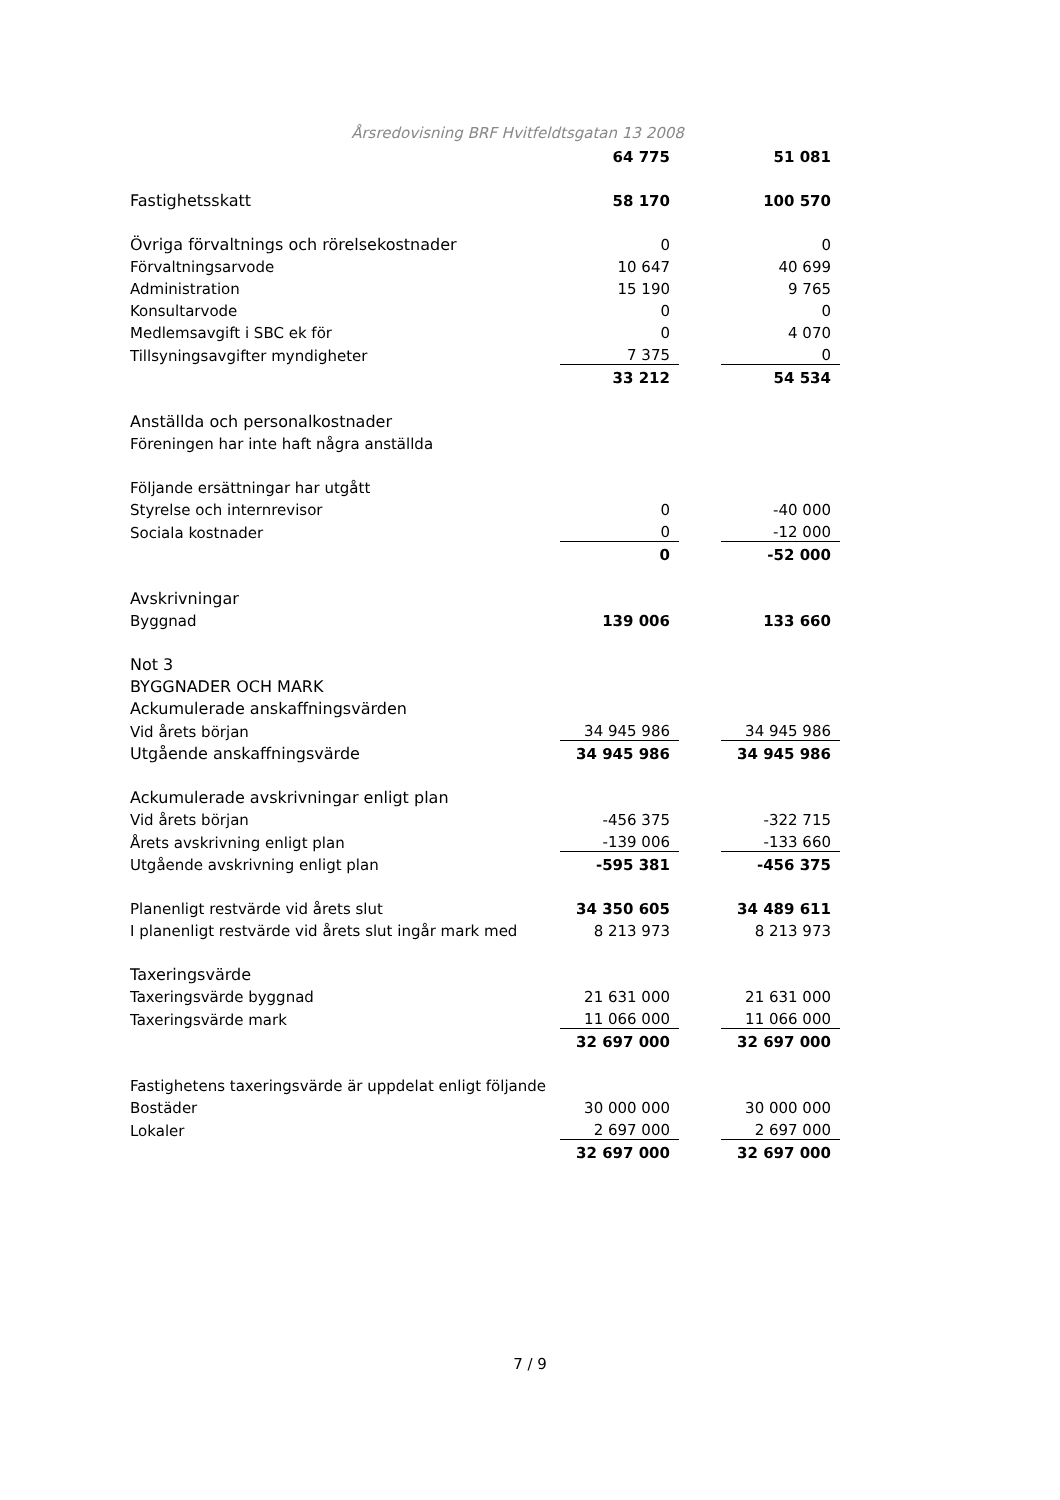Årsredovisning BRF Hvitfeldtsgatan 13 2008
| | 64 775 | | 51 081 |
| Fastighetsskatt | 58 170 | | 100 570 |
| Övriga förvaltnings och rörelsekostnader | 0 | | 0 |
| Förvaltningsarvode | 10 647 | | 40 699 |
| Administration | 15 190 | | 9 765 |
| Konsultarvode | 0 | | 0 |
| Medlemsavgift i SBC ek för | 0 | | 4 070 |
| Tillsyningsavgifter myndigheter | 7 375 | | 0 |
| | 33 212 | | 54 534 |
| Anställda och personalkostnader | | | |
| Föreningen har inte haft några anställda | | | |
| Följande ersättningar har utgått | | | |
| Styrelse och internrevisor | 0 | | -40 000 |
| Sociala kostnader | 0 | | -12 000 |
| | 0 | | -52 000 |
| Avskrivningar | | | |
| Byggnad | 139 006 | | 133 660 |
| Not 3 | | | |
| BYGGNADER OCH MARK | | | |
| Ackumulerade anskaffningsvärden | | | |
| Vid årets början | 34 945 986 | | 34 945 986 |
| Utgående anskaffningsvärde | 34 945 986 | | 34 945 986 |
| Ackumulerade avskrivningar enligt plan | | | |
| Vid årets början | -456 375 | | -322 715 |
| Årets avskrivning enligt plan | -139 006 | | -133 660 |
| Utgående avskrivning enligt plan | -595 381 | | -456 375 |
| Planenligt restvärde vid årets slut | 34 350 605 | | 34 489 611 |
| I planenligt restvärde vid årets slut ingår mark med | 8 213 973 | | 8 213 973 |
| Taxeringsvärde | | | |
| Taxeringsvärde byggnad | 21 631 000 | | 21 631 000 |
| Taxeringsvärde mark | 11 066 000 | | 11 066 000 |
| | 32 697 000 | | 32 697 000 |
| Fastighetens taxeringsvärde är uppdelat enligt följande | | | |
| Bostäder | 30 000 000 | | 30 000 000 |
| Lokaler | 2 697 000 | | 2 697 000 |
| | 32 697 000 | | 32 697 000 |
7 / 9